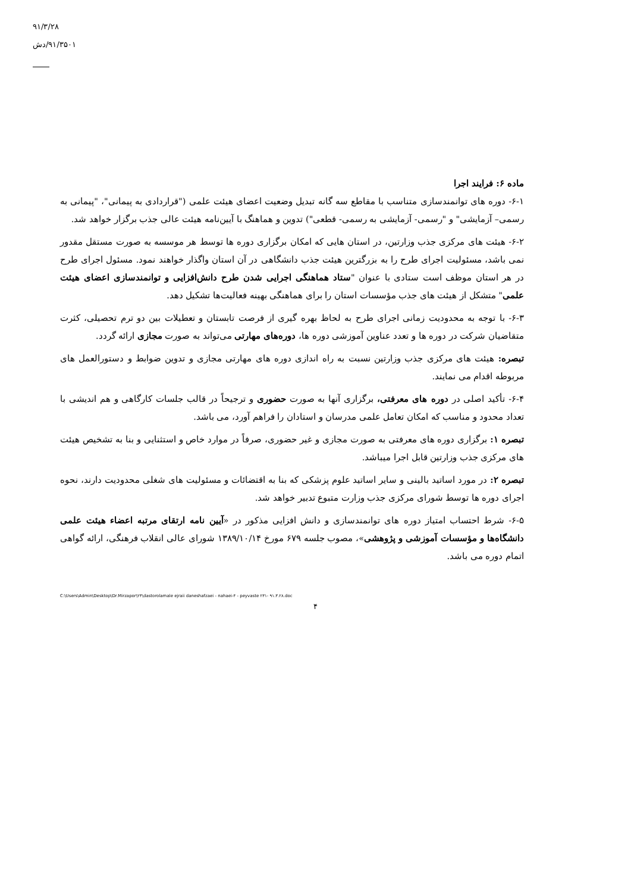۹۱/۳/۲۸
۹۱/۳۵۰۱/دش
ماده ۶: فرایند اجرا
۶-۱- دوره های توانمندسازی متناسب با مقاطع سه گانه تبدیل وضعیت اعضای هیئت علمی ("قراردادی به پیمانی"، "پیمانی به رسمی– آزمایشی" و "رسمی- آزمایشی به رسمی- قطعی") تدوین و هماهنگ با آیین‌نامه هیئت عالی جذب برگزار خواهد شد.
۶-۲- هیئت های مرکزی جذب وزارتین، در استان هایی که امکان برگزاری دوره ها توسط هر موسسه به صورت مستقل مقدور نمی باشد، مسئولیت اجرای طرح را به بزرگترین هیئت جذب دانشگاهی در آن استان واگذار خواهند نمود. مسئول اجرای طرح در هر استان موظف است ستادی با عنوان "ستاد هماهنگی اجرایی شدن طرح دانش‌افزایی و توانمندسازی اعضای هیئت علمی" متشکل از هیئت های جذب مؤسسات استان را برای هماهنگی بهینه فعالیت‌ها تشکیل دهد.
۶-۳- با توجه به محدودیت زمانی اجرای طرح به لحاظ بهره گیری از فرصت تابستان و تعطیلات بین دو ترم تحصیلی، کثرت متقاضیان شرکت در دوره ها و تعدد عناوین آموزشی دوره ها، دوره‌های مهارتی می‌تواند به صورت مجازی ارائه گردد.
تبصره: هیئت های مرکزی جذب وزارتین نسبت به راه اندازی دوره های مهارتی مجازی و تدوین ضوابط و دستورالعمل های مربوطه اقدام می نمایند.
۶-۴- تأکید اصلی در دوره های معرفتی، برگزاری آنها به صورت حضوری و ترجیحاً در قالب جلسات کارگاهی و هم اندیشی با تعداد محدود و مناسب که امکان تعامل علمی مدرسان و استادان را فراهم آورد، می باشد.
تبصره ۱: برگزاری دوره های معرفتی به صورت مجازی و غیر حضوری، صرفاً در موارد خاص و استثنایی و بنا به تشخیص هیئت های مرکزی جذب وزارتین قابل اجرا میباشد.
تبصره ۲: در مورد اساتید بالینی و سایر اساتید علوم پزشکی که بنا به اقتضائات و مسئولیت های شغلی محدودیت دارند، نحوه اجرای دوره ها توسط شورای مرکزی جذب وزارت متبوع تدبیر خواهد شد.
۶-۵- شرط احتساب امتیاز دوره های توانمندسازی و دانش افزایی مذکور در «آیین نامه ارتقای مرتبه اعضاء هیئت علمی دانشگاه‌ها و مؤسسات آموزشی و پژوهشی»، مصوب جلسه ۶۷۹ مورخ ۱۳۸۹/۱۰/۱۴ شورای عالی انقلاب فرهنگی، ارائه گواهی اتمام دوره می باشد.
C:\Users\Admin\Desktop\Dr.Mirzapor\۲۳\dastorolamale ejraii daneshafzaei - nahaei-۴ - peyvaste ۲۳۱- ۹۱.۳.۲۸.doc
۴